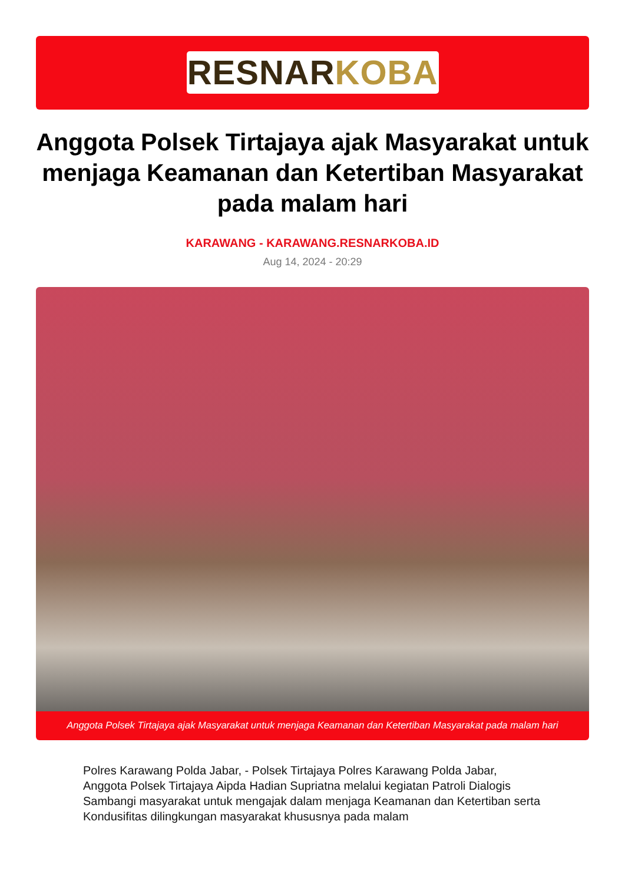RESNAR KOBA
Anggota Polsek Tirtajaya ajak Masyarakat untuk menjaga Keamanan dan Ketertiban Masyarakat pada malam hari
KARAWANG - KARAWANG.RESNARKOBA.ID
Aug 14, 2024 - 20:29
Anggota Polsek Tirtajaya ajak Masyarakat untuk menjaga Keamanan dan Ketertiban Masyarakat pada malam hari
Polres Karawang Polda Jabar, - Polsek Tirtajaya Polres Karawang Polda Jabar, Anggota Polsek Tirtajaya Aipda Hadian Supriatna melalui kegiatan Patroli Dialogis Sambangi masyarakat untuk mengajak dalam menjaga Keamanan dan Ketertiban serta Kondusifitas dilingkungan masyarakat khususnya pada malam